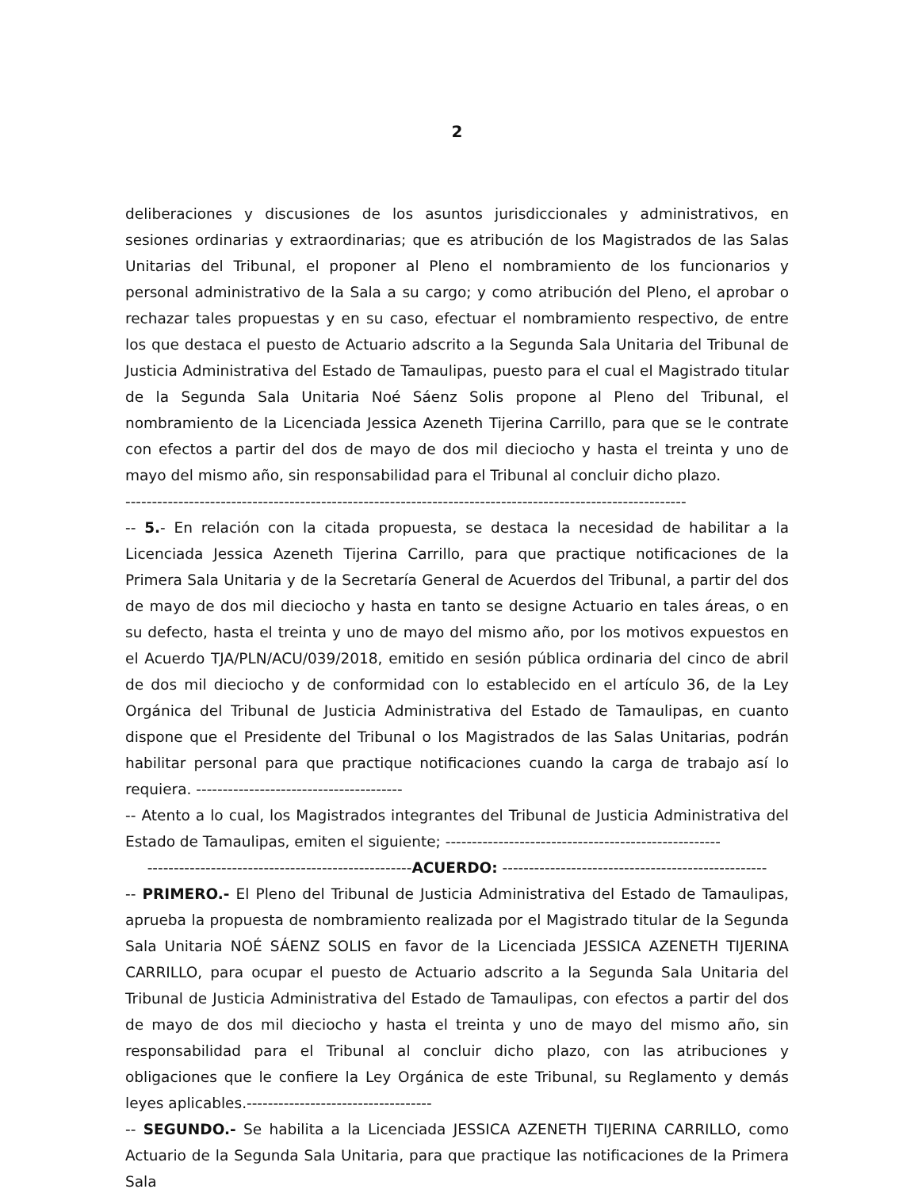2
deliberaciones y discusiones de los asuntos jurisdiccionales y administrativos, en sesiones ordinarias y extraordinarias; que es atribución de los Magistrados de las Salas Unitarias del Tribunal, el proponer al Pleno el nombramiento de los funcionarios y personal administrativo de la Sala a su cargo; y como atribución del Pleno, el aprobar o rechazar tales propuestas y en su caso, efectuar el nombramiento respectivo, de entre los que destaca el puesto de Actuario adscrito a la Segunda Sala Unitaria del Tribunal de Justicia Administrativa del Estado de Tamaulipas, puesto para el cual el Magistrado titular de la Segunda Sala Unitaria Noé Sáenz Solis propone al Pleno del Tribunal, el nombramiento de la Licenciada Jessica Azeneth Tijerina Carrillo, para que se le contrate con efectos a partir del dos de mayo de dos mil dieciocho y hasta el treinta y uno de mayo del mismo año, sin responsabilidad para el Tribunal al concluir dicho plazo.
----------------------------------------------------------------------------------------------------------
-- 5.- En relación con la citada propuesta, se destaca la necesidad de habilitar a la Licenciada Jessica Azeneth Tijerina Carrillo, para que practique notificaciones de la Primera Sala Unitaria y de la Secretaría General de Acuerdos del Tribunal, a partir del dos de mayo de dos mil dieciocho y hasta en tanto se designe Actuario en tales áreas, o en su defecto, hasta el treinta y uno de mayo del mismo año, por los motivos expuestos en el Acuerdo TJA/PLN/ACU/039/2018, emitido en sesión pública ordinaria del cinco de abril de dos mil dieciocho y de conformidad con lo establecido en el artículo 36, de la Ley Orgánica del Tribunal de Justicia Administrativa del Estado de Tamaulipas, en cuanto dispone que el Presidente del Tribunal o los Magistrados de las Salas Unitarias, podrán habilitar personal para que practique notificaciones cuando la carga de trabajo así lo requiera. ---------------------------------------
-- Atento a lo cual, los Magistrados integrantes del Tribunal de Justicia Administrativa del Estado de Tamaulipas, emiten el siguiente; ----------------------------------------------------
--------------------------------------------------ACUERDO: --------------------------------------------------
-- PRIMERO.- El Pleno del Tribunal de Justicia Administrativa del Estado de Tamaulipas, aprueba la propuesta de nombramiento realizada por el Magistrado titular de la Segunda Sala Unitaria NOÉ SÁENZ SOLIS en favor de la Licenciada JESSICA AZENETH TIJERINA CARRILLO, para ocupar el puesto de Actuario adscrito a la Segunda Sala Unitaria del Tribunal de Justicia Administrativa del Estado de Tamaulipas, con efectos a partir del dos de mayo de dos mil dieciocho y hasta el treinta y uno de mayo del mismo año, sin responsabilidad para el Tribunal al concluir dicho plazo, con las atribuciones y obligaciones que le confiere la Ley Orgánica de este Tribunal, su Reglamento y demás leyes aplicables.-----------------------------------
-- SEGUNDO.- Se habilita a la Licenciada JESSICA AZENETH TIJERINA CARRILLO, como Actuario de la Segunda Sala Unitaria, para que practique las notificaciones de la Primera Sala